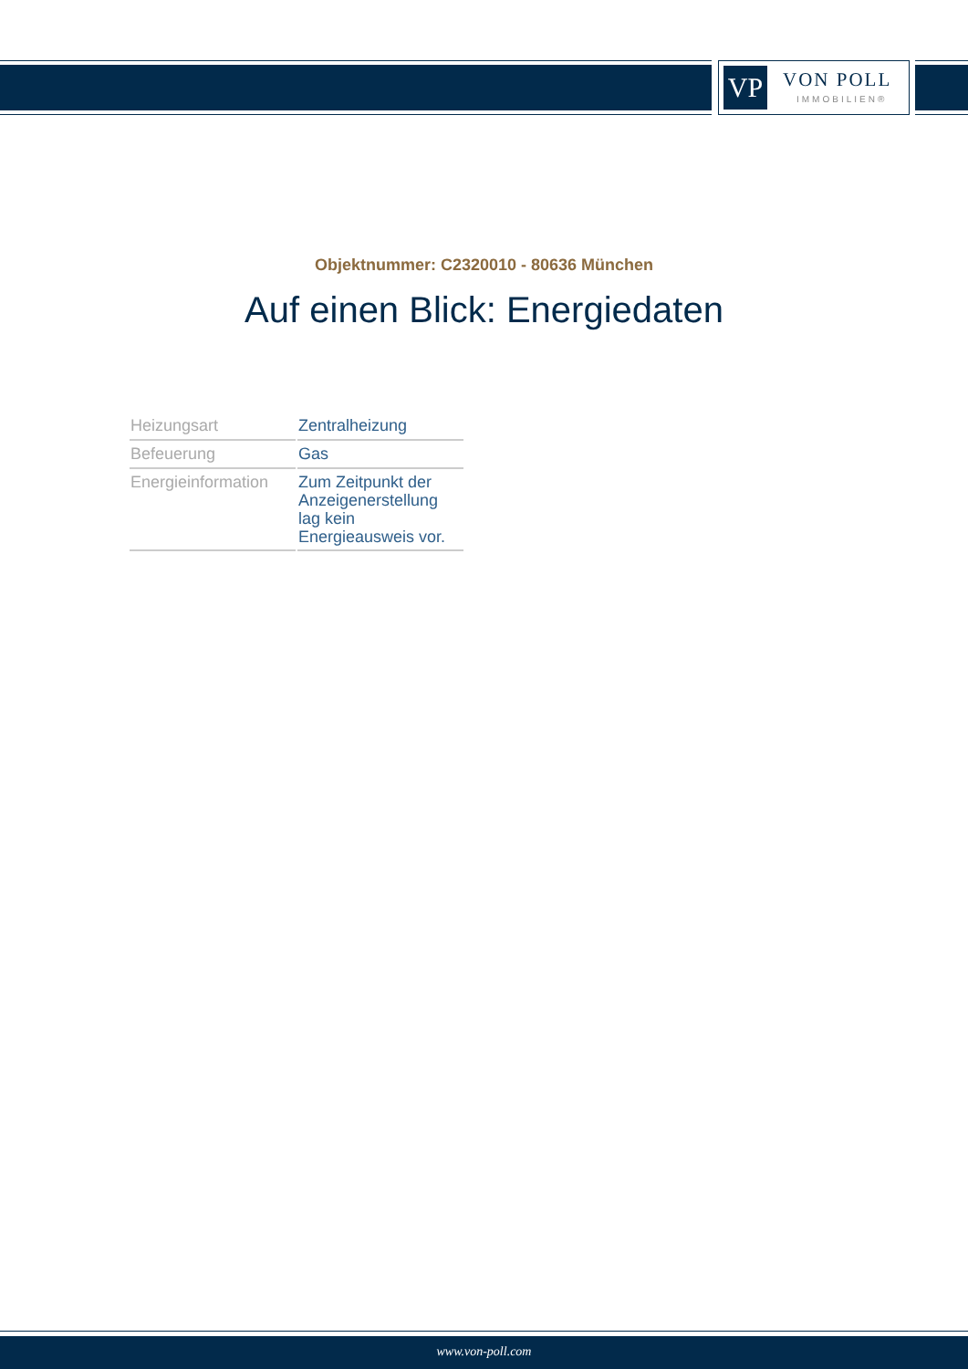VP VON POLL
IMMOBILIEN®
Objektnummer: C2320010 - 80636 München
Auf einen Blick: Energiedaten
| Heizungsart | Zentralheizung |
| Befeuerung | Gas |
| Energieinformation | Zum Zeitpunkt der Anzeigenerstellung lag kein Energieausweis vor. |
www.von-poll.com